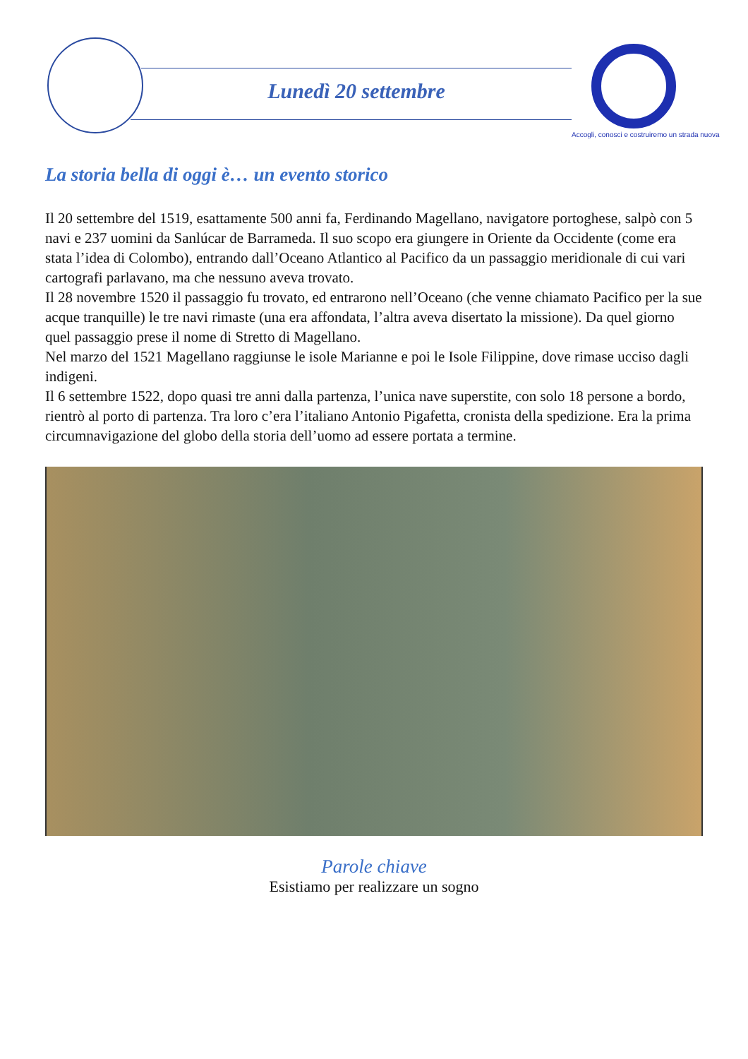Lunedì 20 settembre
Accogli, conosci e costruiremo un strada nuova
La storia bella di oggi è… un evento storico
Il 20 settembre del 1519, esattamente 500 anni fa, Ferdinando Magellano, navigatore portoghese, salpò con 5 navi e 237 uomini da Sanlúcar de Barrameda. Il suo scopo era giungere in Oriente da Occidente (come era stata l’idea di Colombo), entrando dall’Oceano Atlantico al Pacifico da un passaggio meridionale di cui vari cartografi parlavano, ma che nessuno aveva trovato.
Il 28 novembre 1520 il passaggio fu trovato, ed entrarono nell’Oceano (che venne chiamato Pacifico per la sue acque tranquille) le tre navi rimaste (una era affondata, l’altra aveva disertato la missione). Da quel giorno quel passaggio prese il nome di Stretto di Magellano.
Nel marzo del 1521 Magellano raggiunse le isole Marianne e poi le Isole Filippine, dove rimase ucciso dagli indigeni.
Il 6 settembre 1522, dopo quasi tre anni dalla partenza, l’unica nave superstite, con solo 18 persone a bordo, rientrò al porto di partenza. Tra loro c’era l’italiano Antonio Pigafetta, cronista della spedizione. Era la prima circumnavigazione del globo della storia dell’uomo ad essere portata a termine.
Parole chiave
Esistiamo per realizzare un sogno